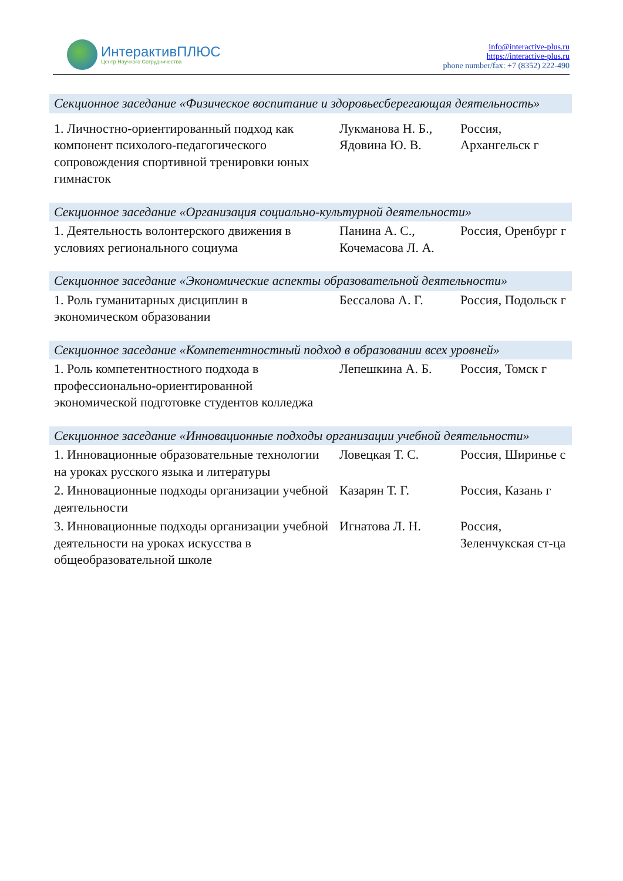ИнтерактивПЛЮС
Центр Научного Сотрудничества
info@interactive-plus.ru
https://interactive-plus.ru
phone number/fax: +7 (8352) 222-490
| Секционное заседание «Физическое воспитание и здоровьесберегающая деятельность» | | |
| --- | --- | --- |
| 1. Личностно-ориентированный подход как компонент психолого-педагогического сопровождения спортивной тренировки юных гимнасток | Лукманова Н. Б., Ядовина Ю. В. | Россия, Архангельск г |
| Секционное заседание «Организация социально-культурной деятельности» | | |
| 1. Деятельность волонтерского движения в условиях регионального социума | Панина А. С., Кочемасова Л. А. | Россия, Оренбург г |
| Секционное заседание «Экономические аспекты образовательной деятельности» | | |
| 1. Роль гуманитарных дисциплин в экономическом образовании | Бессалова А. Г. | Россия, Подольск г |
| Секционное заседание «Компетентностный подход в образовании всех уровней» | | |
| 1. Роль компетентностного подхода в профессионально-ориентированной экономической подготовке студентов колледжа | Лепешкина А. Б. | Россия, Томск г |
| Секционное заседание «Инновационные подходы организации учебной деятельности» | | |
| 1. Инновационные образовательные технологии на уроках русского языка и литературы | Ловецкая Т. С. | Россия, Ширинье с |
| 2. Инновационные подходы организации учебной деятельности | Казарян Т. Г. | Россия, Казань г |
| 3. Инновационные подходы организации учебной деятельности на уроках искусства в общеобразовательной школе | Игнатова Л. Н. | Россия, Зеленчукская ст-ца |